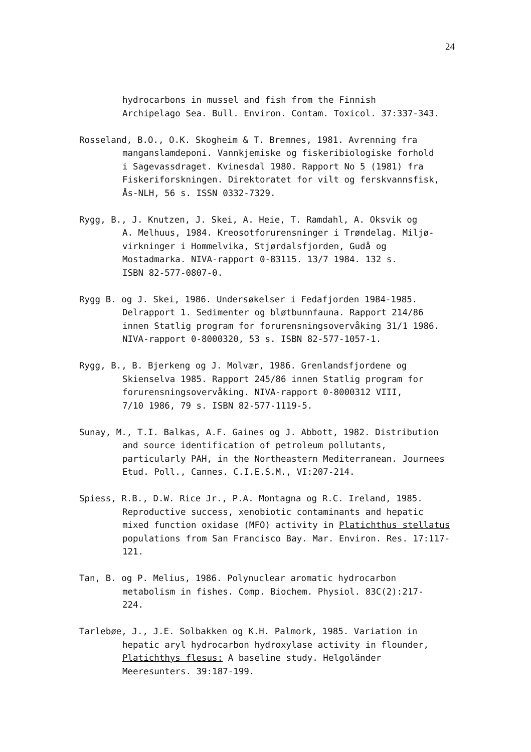24
hydrocarbons in mussel and fish from the Finnish
Archipelago Sea. Bull. Environ. Contam. Toxicol. 37:337-343.
Rosseland, B.O., O.K. Skogheim & T. Bremnes, 1981. Avrenning fra
manganslamdeponi. Vannkjemiske og fiskeribiologiske forhold
i Sagevassdraget. Kvinesdal 1980. Rapport No 5 (1981) fra
Fiskeriforskningen. Direktoratet for vilt og ferskvannsfisk,
Ås-NLH, 56 s. ISSN 0332-7329.
Rygg, B., J. Knutzen, J. Skei, A. Heie, T. Ramdahl, A. Oksvik og
A. Melhuus, 1984. Kreosotforurensninger i Trøndelag. Miljø-
virkninger i Hommelvika, Stjørdalsfjorden, Gudå og
Mostadmarka. NIVA-rapport 0-83115. 13/7 1984. 132 s.
ISBN 82-577-0807-0.
Rygg B. og J. Skei, 1986. Undersøkelser i Fedafjorden 1984-1985.
Delrapport 1. Sedimenter og bløtbunnfauna. Rapport 214/86
innen Statlig program for forurensningsovervåking 31/1 1986.
NIVA-rapport 0-8000320, 53 s. ISBN 82-577-1057-1.
Rygg, B., B. Bjerkeng og J. Molvær, 1986. Grenlandsfjordene og
Skienselva 1985. Rapport 245/86 innen Statlig program for
forurensningsovervåking. NIVA-rapport 0-8000312 VIII,
7/10 1986, 79 s. ISBN 82-577-1119-5.
Sunay, M., T.I. Balkas, A.F. Gaines og J. Abbott, 1982. Distribution
and source identification of petroleum pollutants,
particularly PAH, in the Northeastern Mediterranean. Journees
Etud. Poll., Cannes. C.I.E.S.M., VI:207-214.
Spiess, R.B., D.W. Rice Jr., P.A. Montagna og R.C. Ireland, 1985.
Reproductive success, xenobiotic contaminants and hepatic
mixed function oxidase (MFO) activity in Platichthus stellatus
populations from San Francisco Bay. Mar. Environ. Res. 17:117-
121.
Tan, B. og P. Melius, 1986. Polynuclear aromatic hydrocarbon
metabolism in fishes. Comp. Biochem. Physiol. 83C(2):217-
224.
Tarlebøe, J., J.E. Solbakken og K.H. Palmork, 1985. Variation in
hepatic aryl hydrocarbon hydroxylase activity in flounder,
Platichthys flesus: A baseline study. Helgoländer
Meeresunters. 39:187-199.